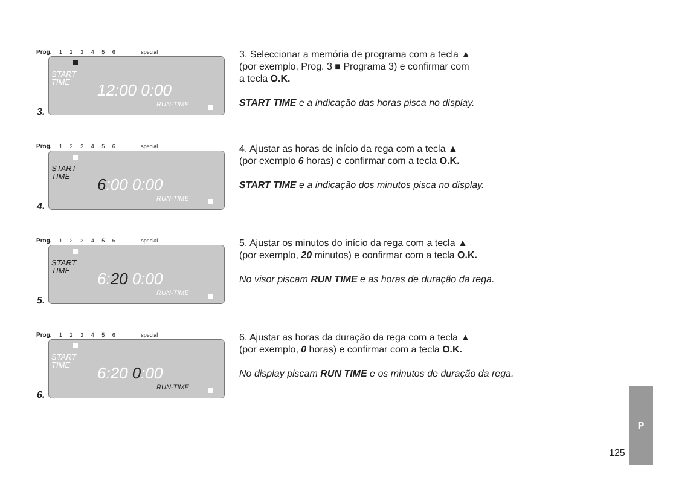Prog. 1 2 3 4 5 6 special
START
TIME
12:00 0:00
RUN-TIME
3.
3. Seleccionar a memória de programa com a tecla ▲
(por exemplo, Prog. 3 ■ Programa 3) e confirmar com
a tecla O.K.
START TIME e a indicação das horas pisca no display.
Prog. 1 2 3 4 5 6 special
START
TIME
6:00 0:00
RUN-TIME
4.
4. Ajustar as horas de início da rega com a tecla ▲
(por exemplo 6 horas) e confirmar com a tecla O.K.
START TIME e a indicação dos minutos pisca no display.
Prog. 1 2 3 4 5 6 special
START
TIME
6:20 0:00
RUN-TIME
5.
5. Ajustar os minutos do início da rega com a tecla ▲
(por exemplo, 20 minutos) e confirmar com a tecla O.K.
No visor piscam RUN TIME e as horas de duração da rega.
Prog. 1 2 3 4 5 6 special
START
TIME
6:20 0:00
RUN-TIME
6.
6. Ajustar as horas da duração da rega com a tecla ▲
(por exemplo, 0 horas) e confirmar com a tecla O.K.
No display piscam RUN TIME e os minutos de duração da rega.
125
P